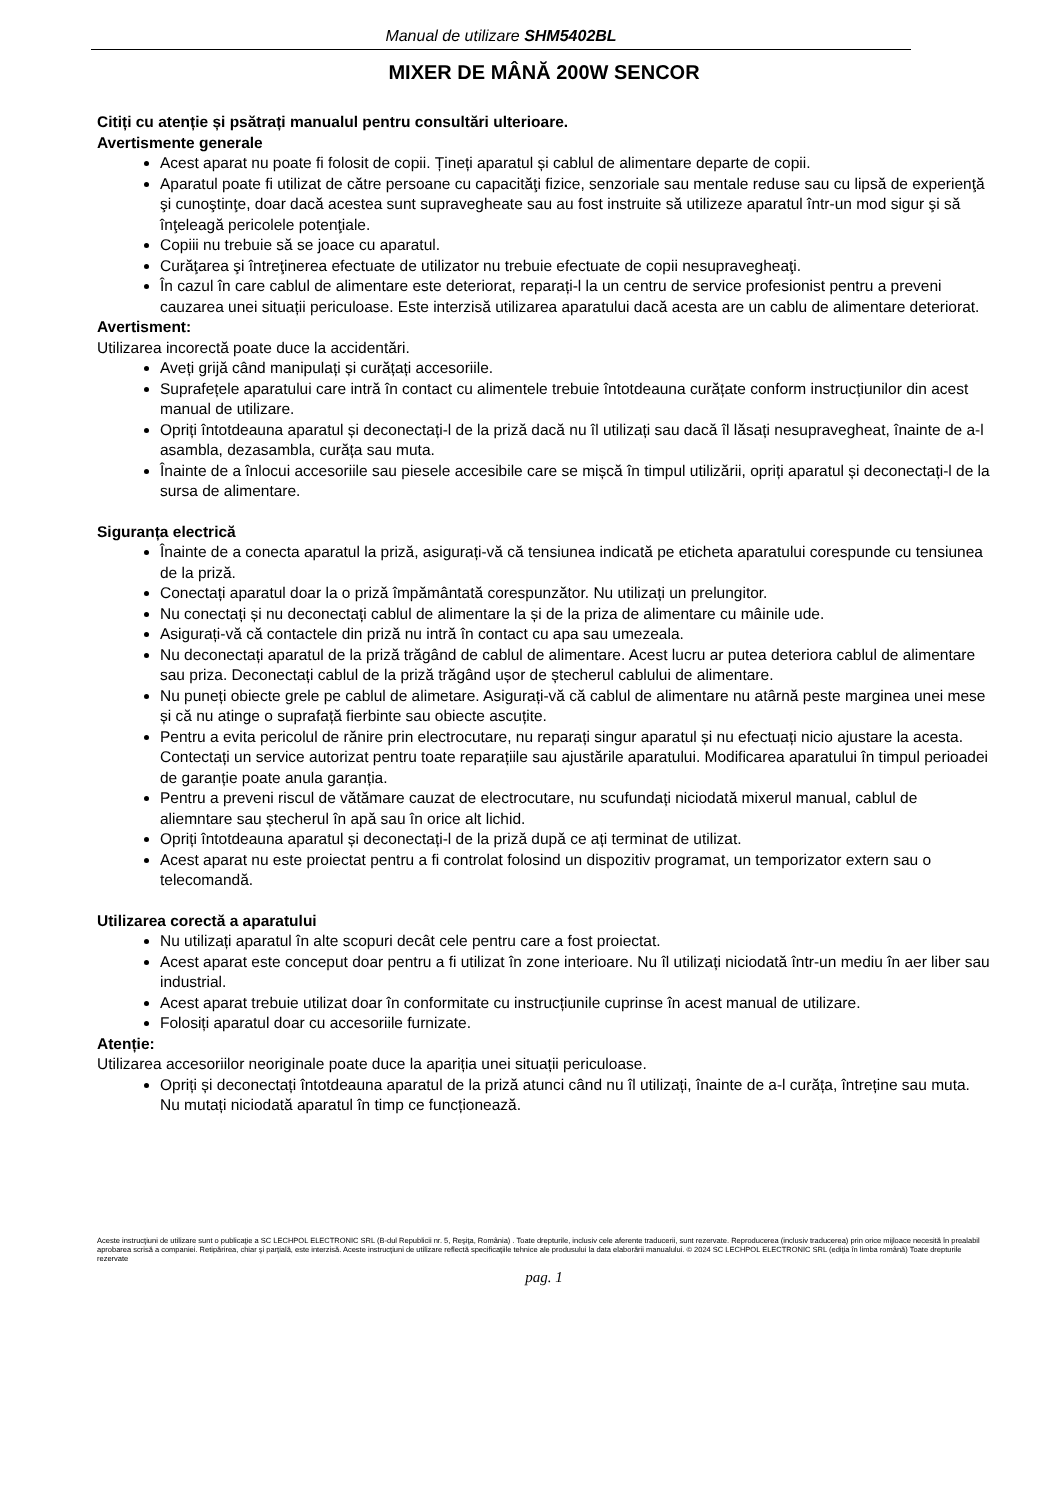Manual de utilizare SHM5402BL
MIXER DE MÂNĂ 200W SENCOR
Citiți cu atenție și psătrați manualul pentru consultări ulterioare.
Avertismente generale
Acest aparat nu poate fi folosit de copii. Țineți aparatul și cablul de alimentare departe de copii.
Aparatul poate fi utilizat de către persoane cu capacităţi fizice, senzoriale sau mentale reduse sau cu lipsă de experienţă şi cunoştinţe, doar dacă acestea sunt supravegheate sau au fost instruite să utilizeze aparatul într-un mod sigur şi să înţeleagă pericolele potenţiale.
Copiii nu trebuie să se joace cu aparatul.
Curăţarea şi întreţinerea efectuate de utilizator nu trebuie efectuate de copii nesupravegheaţi.
În cazul în care cablul de alimentare este deteriorat, reparați-l la un centru de service profesionist pentru a preveni cauzarea unei situații periculoase. Este interzisă utilizarea aparatului dacă acesta are un cablu de alimentare deteriorat.
Avertisment:
Utilizarea incorectă poate duce la accidentări.
Aveți grijă când manipulați și curățați accesoriile.
Suprafețele aparatului care intră în contact cu alimentele trebuie întotdeauna curățate conform instrucțiunilor din acest manual de utilizare.
Opriți întotdeauna aparatul și deconectați-l de la priză dacă nu îl utilizați sau dacă îl lăsați nesupravegheat, înainte de a-l asambla, dezasambla, curăța sau muta.
Înainte de a înlocui accesoriile sau piesele accesibile care se mișcă în timpul utilizării, opriți aparatul și deconectați-l de la sursa de alimentare.
Siguranța electrică
Înainte de a conecta aparatul la priză, asigurați-vă că tensiunea indicată pe eticheta aparatului corespunde cu tensiunea de la priză.
Conectați aparatul doar la o priză împământată corespunzător. Nu utilizați un prelungitor.
Nu conectați și nu deconectați cablul de alimentare la și de la priza de alimentare cu mâinile ude.
Asigurați-vă că contactele din priză nu intră în contact cu apa sau umezeala.
Nu deconectați aparatul de la priză trăgând de cablul de alimentare. Acest lucru ar putea deteriora cablul de alimentare sau priza. Deconectați cablul de la priză trăgând ușor de ștecherul cablului de alimentare.
Nu puneți obiecte grele pe cablul de alimetare. Asigurați-vă că cablul de alimentare nu atârnă peste marginea unei mese și că nu atinge o suprafață fierbinte sau obiecte ascuțite.
Pentru a evita pericolul de rănire prin electrocutare, nu reparați singur aparatul și nu efectuați nicio ajustare la acesta. Contectați un service autorizat pentru toate reparațiile sau ajustările aparatului. Modificarea aparatului în timpul perioadei de garanție poate anula garanția.
Pentru a preveni riscul de vătămare cauzat de electrocutare, nu scufundați niciodată mixerul manual, cablul de aliemntare sau ștecherul în apă sau în orice alt lichid.
Opriți întotdeauna aparatul și deconectați-l de la priză după ce ați terminat de utilizat.
Acest aparat nu este proiectat pentru a fi controlat folosind un dispozitiv programat, un temporizator extern sau o telecomandă.
Utilizarea corectă a aparatului
Nu utilizați aparatul în alte scopuri decât cele pentru care a fost proiectat.
Acest aparat este conceput doar pentru a fi utilizat în zone interioare. Nu îl utilizați niciodată într-un mediu în aer liber sau industrial.
Acest aparat trebuie utilizat doar în conformitate cu instrucțiunile cuprinse în acest manual de utilizare.
Folosiți aparatul doar cu accesoriile furnizate.
Atenție:
Utilizarea accesoriilor neoriginale poate duce la apariția unei situații periculoase.
Opriți și deconectați întotdeauna aparatul de la priză atunci când nu îl utilizați, înainte de a-l curăța, întreține sau muta. Nu mutați niciodată aparatul în timp ce funcționează.
Aceste instrucţiuni de utilizare sunt o publicaţie a SC LECHPOL ELECTRONIC SRL (B-dul Republicii nr. 5, Reşiţa, România) . Toate drepturile, inclusiv cele aferente traducerii, sunt rezervate. Reproducerea (inclusiv traducerea) prin orice mijloace necesită în prealabil aprobarea scrisă a companiei. Retipărirea, chiar şi parţială, este interzisă. Aceste instrucţiuni de utilizare reflectă specificaţiile tehnice ale produsului la data elaborării manualului. © 2024 SC LECHPOL ELECTRONIC SRL (ediţia în limba română) Toate drepturile rezervate
pag. 1